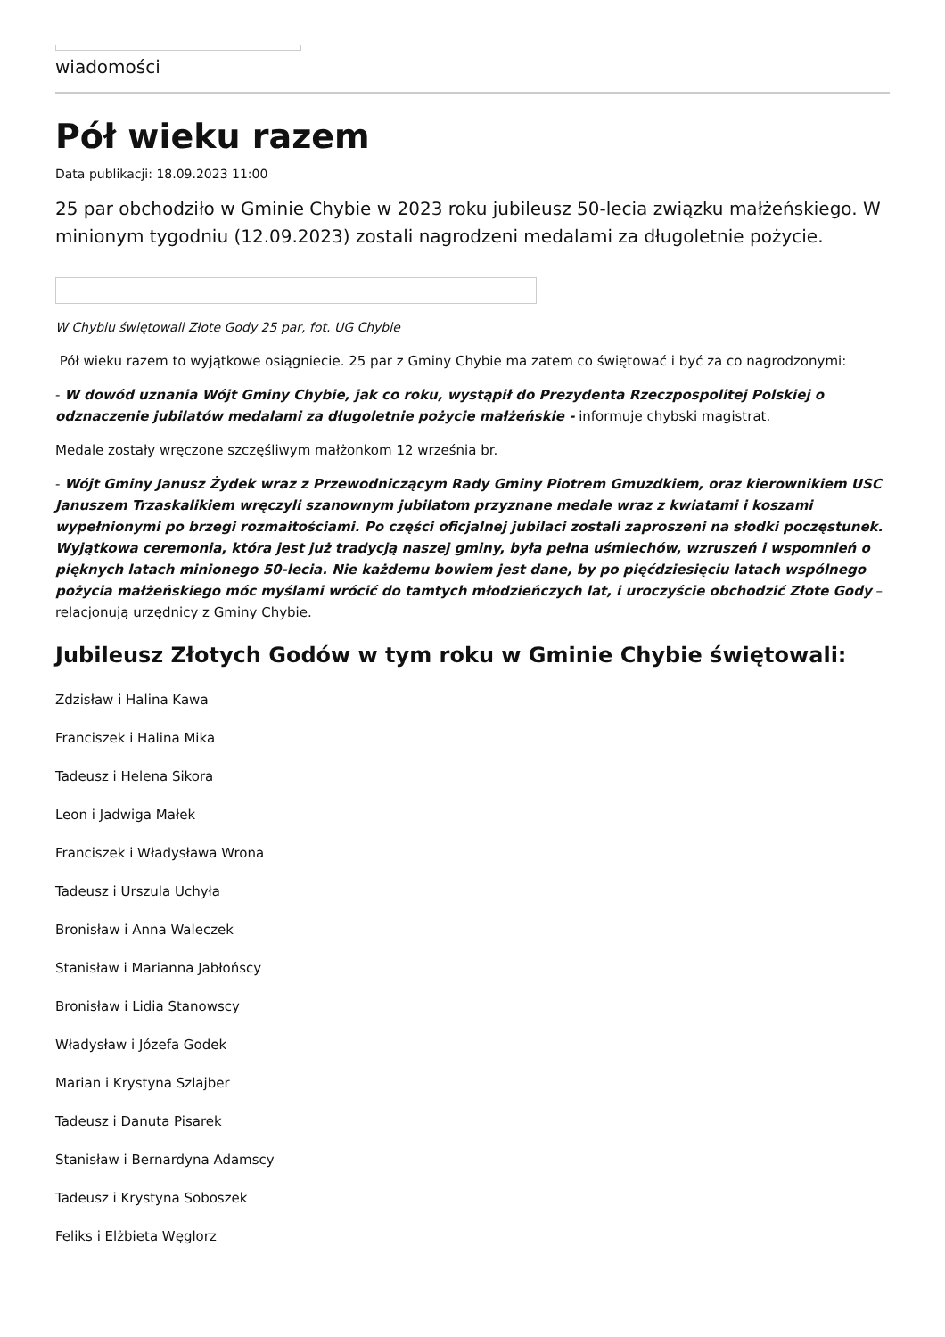wiadomości
Pół wieku razem
Data publikacji: 18.09.2023 11:00
25 par obchodziło w Gminie Chybie w 2023 roku jubileusz 50-lecia związku małżeńskiego. W minionym tygodniu (12.09.2023) zostali nagrodzeni medalami za długoletnie pożycie.
W Chybiu świętowali Złote Gody 25 par, fot. UG Chybie
Pół wieku razem to wyjątkowe osiągniecie. 25 par z Gminy Chybie ma zatem co świętować i być za co nagrodzonymi:
- W dowód uznania Wójt Gminy Chybie, jak co roku, wystąpił do Prezydenta Rzeczpospolitej Polskiej o odznaczenie jubilatów medalami za długoletnie pożycie małżeńskie - informuje chybski magistrat.
Medale zostały wręczone szczęśliwym małżonkom 12 września br.
- Wójt Gminy Janusz Żydek wraz z Przewodniczącym Rady Gminy Piotrem Gmuzdkiem, oraz kierownikiem USC Januszem Trzaskalikiem wręczyli szanownym jubilatom przyznane medale wraz z kwiatami i koszami wypełnionymi po brzegi rozmaitościami. Po części oficjalnej jubilaci zostali zaproszeni na słodki poczęstunek. Wyjątkowa ceremonia, która jest już tradycją naszej gminy, była pełna uśmiechów, wzruszeń i wspomnień o pięknych latach minionego 50-lecia. Nie każdemu bowiem jest dane, by po pięćdziesięciu latach wspólnego pożycia małżeńskiego móc myślami wrócić do tamtych młodzieńczych lat, i uroczyście obchodzić Złote Gody – relacjonują urzędnicy z Gminy Chybie.
Jubileusz Złotych Godów w tym roku w Gminie Chybie świętowali:
Zdzisław i Halina Kawa
Franciszek i Halina Mika
Tadeusz i Helena Sikora
Leon i Jadwiga Małek
Franciszek i Władysława Wrona
Tadeusz i Urszula Uchyła
Bronisław i Anna Waleczek
Stanisław i Marianna Jabłońscy
Bronisław i Lidia Stanowscy
Władysław i Józefa Godek
Marian i Krystyna Szlajber
Tadeusz i Danuta Pisarek
Stanisław i Bernardyna Adamscy
Tadeusz i Krystyna Soboszek
Feliks i Elżbieta Węglorz